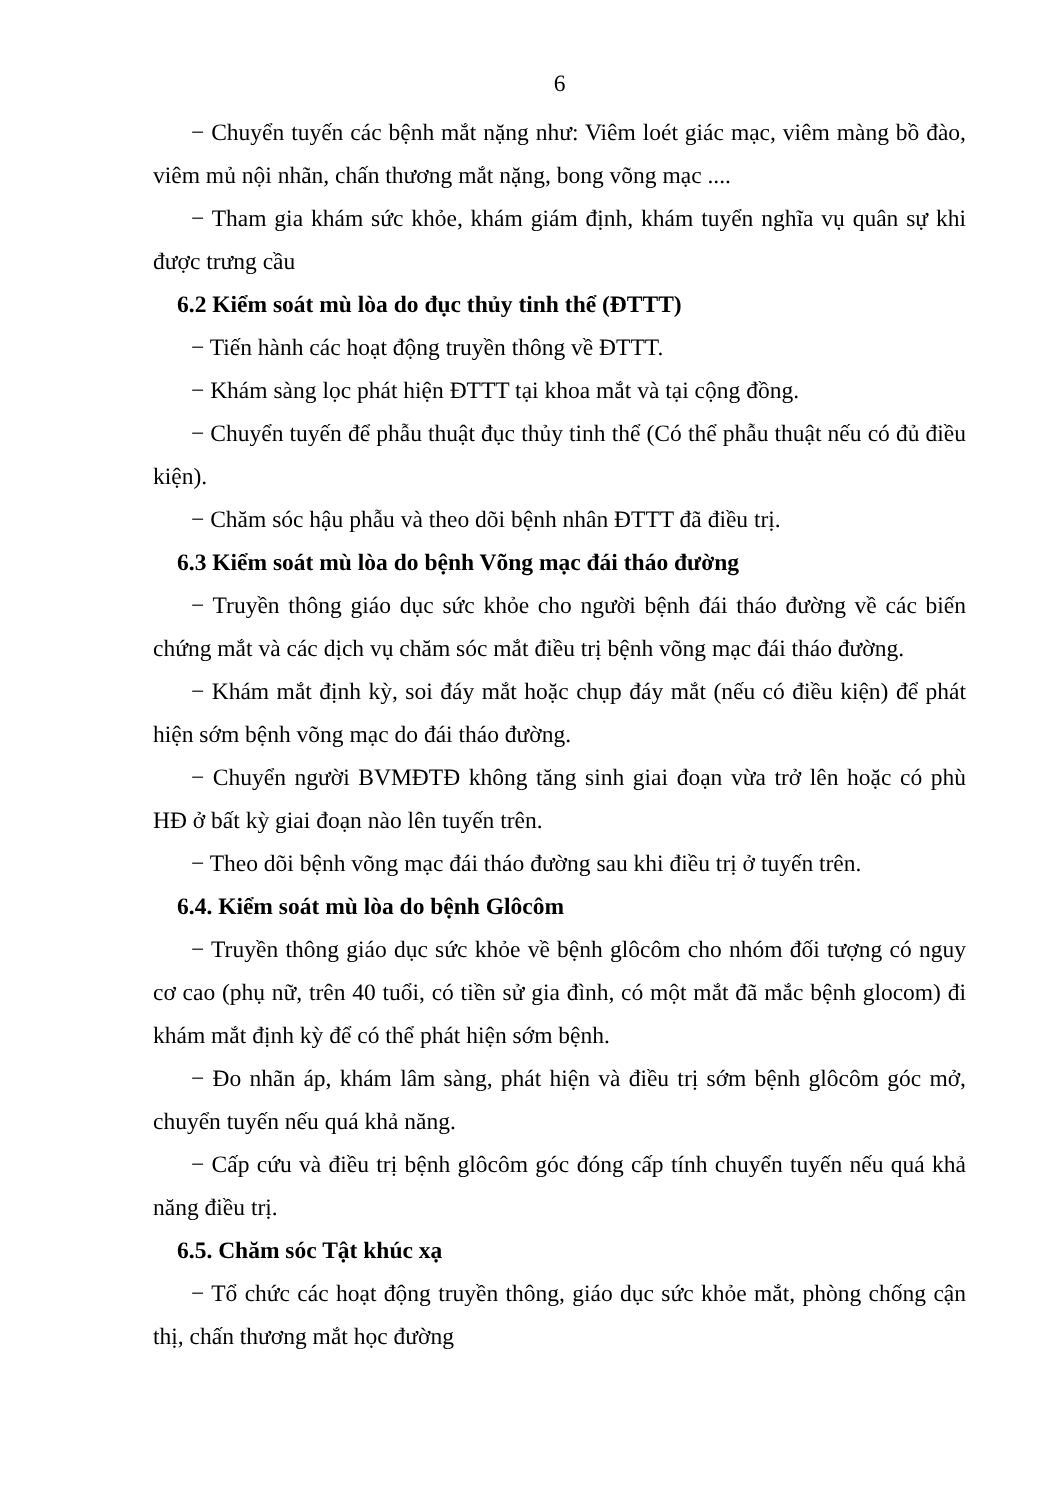6
− Chuyển tuyến các bệnh mắt nặng như: Viêm loét giác mạc, viêm màng bồ đào, viêm mủ nội nhãn, chấn thương mắt nặng, bong võng mạc ....
− Tham gia khám sức khỏe, khám giám định, khám tuyển nghĩa vụ quân sự khi được trưng cầu
6.2 Kiểm soát mù lòa do đục thủy tinh thể (ĐTTT)
− Tiến hành các hoạt động truyền thông về ĐTTT.
− Khám sàng lọc phát hiện ĐTTT tại khoa mắt và tại cộng đồng.
− Chuyển tuyến để phẫu thuật đục thủy tinh thể (Có thể phẫu thuật nếu có đủ điều kiện).
− Chăm sóc hậu phẫu và theo dõi bệnh nhân ĐTTT đã điều trị.
6.3 Kiểm soát mù lòa do bệnh Võng mạc đái tháo đường
− Truyền thông giáo dục sức khỏe cho người bệnh đái tháo đường về các biến chứng mắt và các dịch vụ chăm sóc mắt điều trị bệnh võng mạc đái tháo đường.
− Khám mắt định kỳ, soi đáy mắt hoặc chụp đáy mắt (nếu có điều kiện) để phát hiện sớm bệnh võng mạc do đái tháo đường.
− Chuyển người BVMĐTĐ không tăng sinh giai đoạn vừa trở lên hoặc có phù HĐ ở bất kỳ giai đoạn nào lên tuyến trên.
− Theo dõi bệnh võng mạc đái tháo đường sau khi điều trị ở tuyến trên.
6.4. Kiểm soát mù lòa do bệnh Glôcôm
− Truyền thông giáo dục sức khỏe về bệnh glôcôm cho nhóm đối tượng có nguy cơ cao (phụ nữ, trên 40 tuổi, có tiền sử gia đình, có một mắt đã mắc bệnh glocom) đi khám mắt định kỳ để có thể phát hiện sớm bệnh.
− Đo nhãn áp, khám lâm sàng, phát hiện và điều trị sớm bệnh glôcôm góc mở, chuyển tuyến nếu quá khả năng.
− Cấp cứu và điều trị bệnh glôcôm góc đóng cấp tính chuyển tuyến nếu quá khả năng điều trị.
6.5. Chăm sóc Tật khúc xạ
− Tổ chức các hoạt động truyền thông, giáo dục sức khỏe mắt, phòng chống cận thị, chấn thương mắt học đường